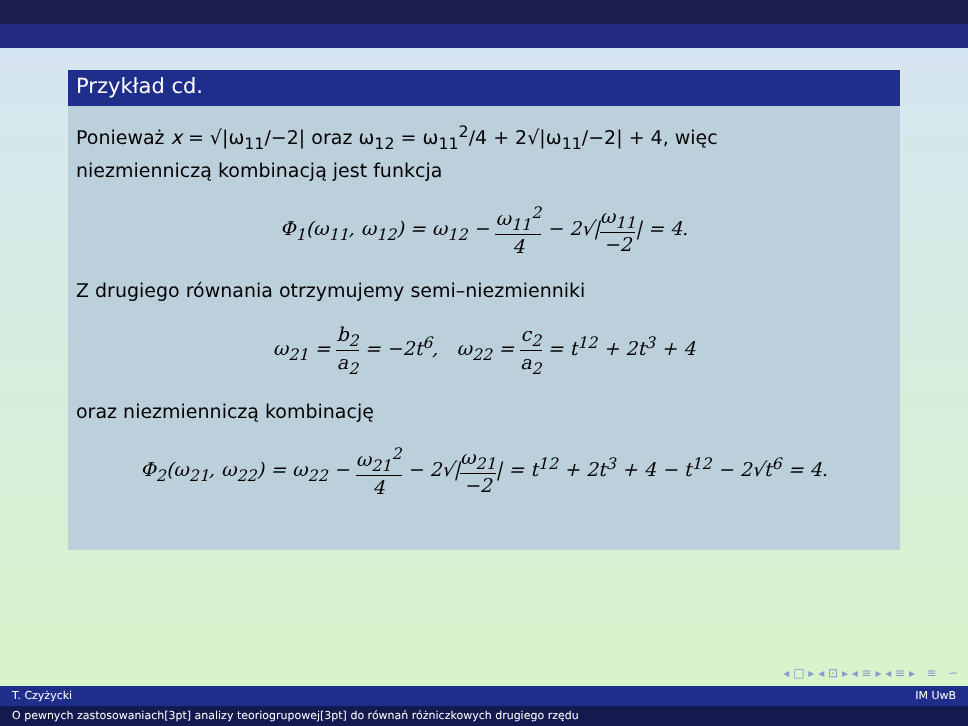Przykład cd.
Ponieważ x = √|ω<sub>11</sub>/−2| oraz ω<sub>12</sub> = ω<sub>11</sub><sup>2</sup>/4 + 2√|ω<sub>11</sub>/−2| + 4, więc
niezmienniczą kombinacją jest funkcja
Φ<sub>1</sub>(ω<sub>11</sub>, ω<sub>12</sub>) = ω<sub>12</sub> − ω<sub>11</sub><sup>2</sup> 4 − 2√|ω<sub>11</sub> −2| = 4.
Z drugiego równania otrzymujemy semi–niezmienniki
ω<sub>21</sub> = b<sub>2</sub> a<sub>2</sub> = −2t<sup>6</sup>, ω<sub>22</sub> = c<sub>2</sub> a<sub>2</sub> = t<sup>12</sup> + 2t<sup>3</sup> + 4
oraz niezmienniczą kombinację
Φ<sub>2</sub>(ω<sub>21</sub>, ω<sub>22</sub>) = ω<sub>22</sub> − ω<sub>21</sub><sup>2</sup> 4 − 2√|ω<sub>21</sub> −2| = t<sup>12</sup> + 2t<sup>3</sup> + 4 − t<sup>12</sup> − 2√t<sup>6</sup> = 4.
◂ □ ▸ ◂ ⊡ ▸ ◂ ≡ ▸ ◂ ≡ ▸ ≡ ∽
T. Czyżycki IM UwB
O pewnych zastosowaniach[3pt] analizy teoriogrupowej[3pt] do równań różniczkowych drugiego rzędu